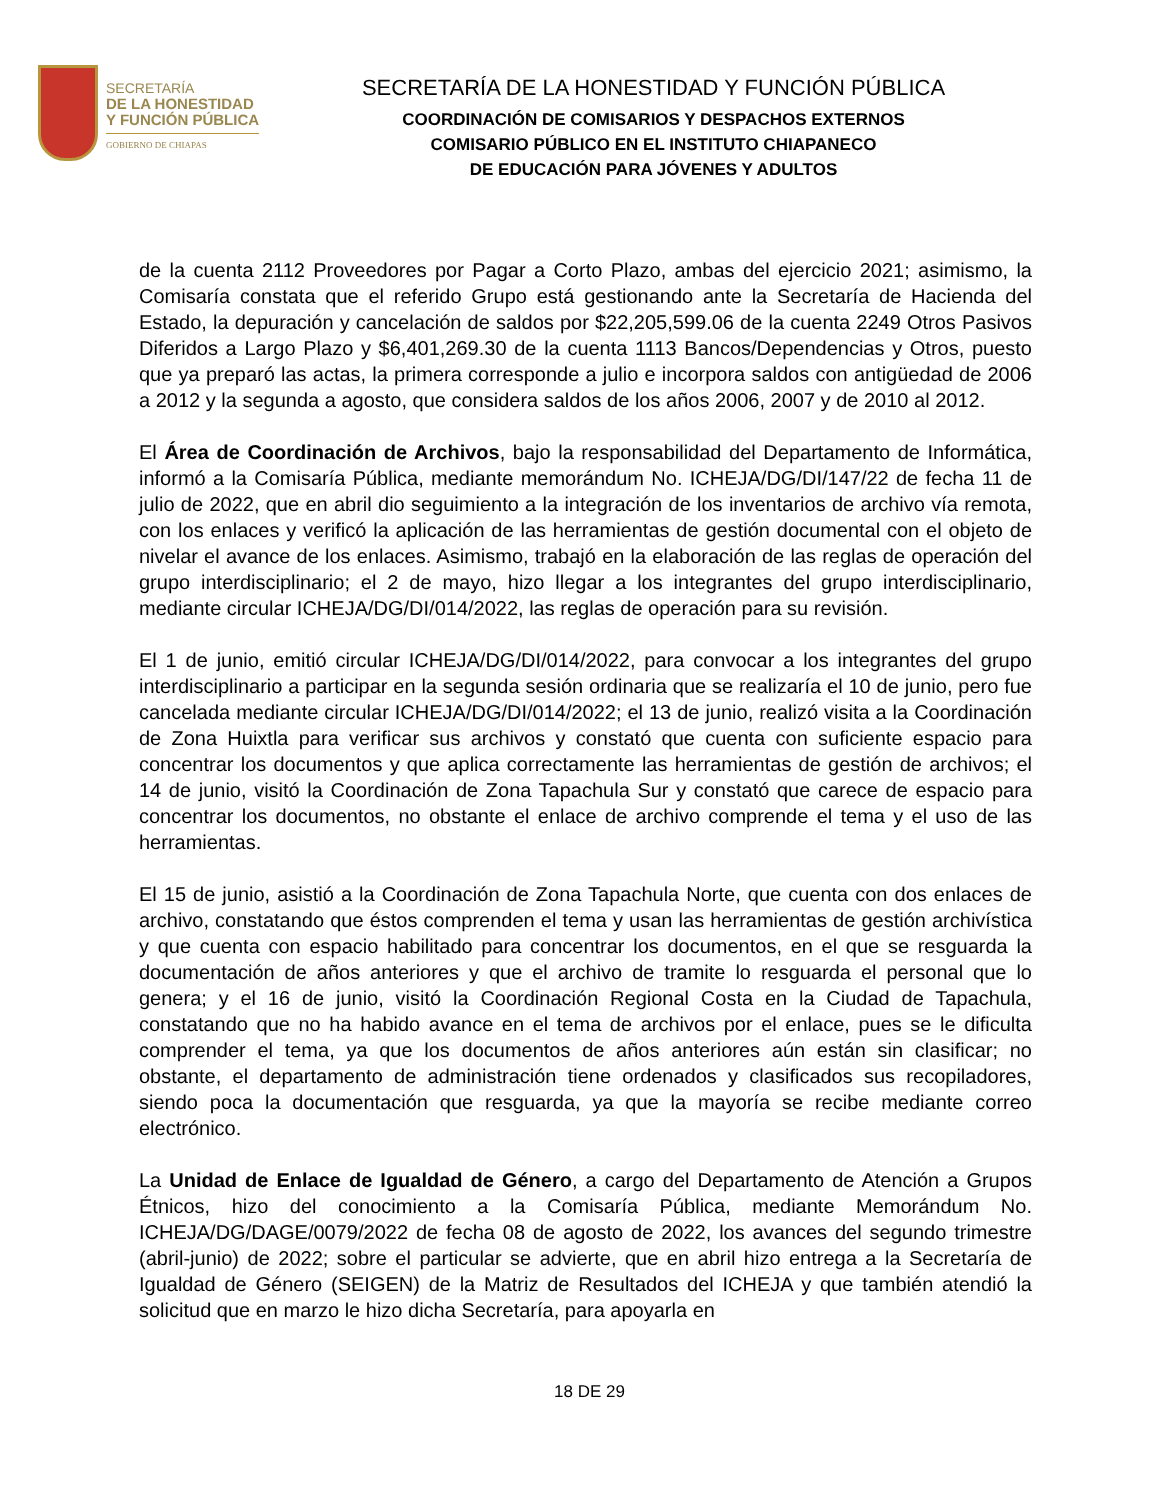SECRETARÍA
DE LA HONESTIDAD
Y FUNCIÓN PÚBLICA
GOBIERNO DE CHIAPAS
SECRETARÍA DE LA HONESTIDAD Y FUNCIÓN PÚBLICA
COORDINACIÓN DE COMISARIOS Y DESPACHOS EXTERNOS
COMISARIO PÚBLICO EN EL INSTITUTO CHIAPANECO
DE EDUCACIÓN PARA JÓVENES Y ADULTOS
de la cuenta 2112 Proveedores por Pagar a Corto Plazo, ambas del ejercicio 2021; asimismo, la Comisaría constata que el referido Grupo está gestionando ante la Secretaría de Hacienda del Estado, la depuración y cancelación de saldos por $22,205,599.06 de la cuenta 2249 Otros Pasivos Diferidos a Largo Plazo y $6,401,269.30 de la cuenta 1113 Bancos/Dependencias y Otros, puesto que ya preparó las actas, la primera corresponde a julio e incorpora saldos con antigüedad de 2006 a 2012 y la segunda a agosto, que considera saldos de los años 2006, 2007 y de 2010 al 2012.
El Área de Coordinación de Archivos, bajo la responsabilidad del Departamento de Informática, informó a la Comisaría Pública, mediante memorándum No. ICHEJA/DG/DI/147/22 de fecha 11 de julio de 2022, que en abril dio seguimiento a la integración de los inventarios de archivo vía remota, con los enlaces y verificó la aplicación de las herramientas de gestión documental con el objeto de nivelar el avance de los enlaces. Asimismo, trabajó en la elaboración de las reglas de operación del grupo interdisciplinario; el 2 de mayo, hizo llegar a los integrantes del grupo interdisciplinario, mediante circular ICHEJA/DG/DI/014/2022, las reglas de operación para su revisión.
El 1 de junio, emitió circular ICHEJA/DG/DI/014/2022, para convocar a los integrantes del grupo interdisciplinario a participar en la segunda sesión ordinaria que se realizaría el 10 de junio, pero fue cancelada mediante circular ICHEJA/DG/DI/014/2022; el 13 de junio, realizó visita a la Coordinación de Zona Huixtla para verificar sus archivos y constató que cuenta con suficiente espacio para concentrar los documentos y que aplica correctamente las herramientas de gestión de archivos; el 14 de junio, visitó la Coordinación de Zona Tapachula Sur y constató que carece de espacio para concentrar los documentos, no obstante el enlace de archivo comprende el tema y el uso de las herramientas.
El 15 de junio, asistió a la Coordinación de Zona Tapachula Norte, que cuenta con dos enlaces de archivo, constatando que éstos comprenden el tema y usan las herramientas de gestión archivística y que cuenta con espacio habilitado para concentrar los documentos, en el que se resguarda la documentación de años anteriores y que el archivo de tramite lo resguarda el personal que lo genera; y el 16 de junio, visitó la Coordinación Regional Costa en la Ciudad de Tapachula, constatando que no ha habido avance en el tema de archivos por el enlace, pues se le dificulta comprender el tema, ya que los documentos de años anteriores aún están sin clasificar; no obstante, el departamento de administración tiene ordenados y clasificados sus recopiladores, siendo poca la documentación que resguarda, ya que la mayoría se recibe mediante correo electrónico.
La Unidad de Enlace de Igualdad de Género, a cargo del Departamento de Atención a Grupos Étnicos, hizo del conocimiento a la Comisaría Pública, mediante Memorándum No. ICHEJA/DG/DAGE/0079/2022 de fecha 08 de agosto de 2022, los avances del segundo trimestre (abril-junio) de 2022; sobre el particular se advierte, que en abril hizo entrega a la Secretaría de Igualdad de Género (SEIGEN) de la Matriz de Resultados del ICHEJA y que también atendió la solicitud que en marzo le hizo dicha Secretaría, para apoyarla en
18 DE 29